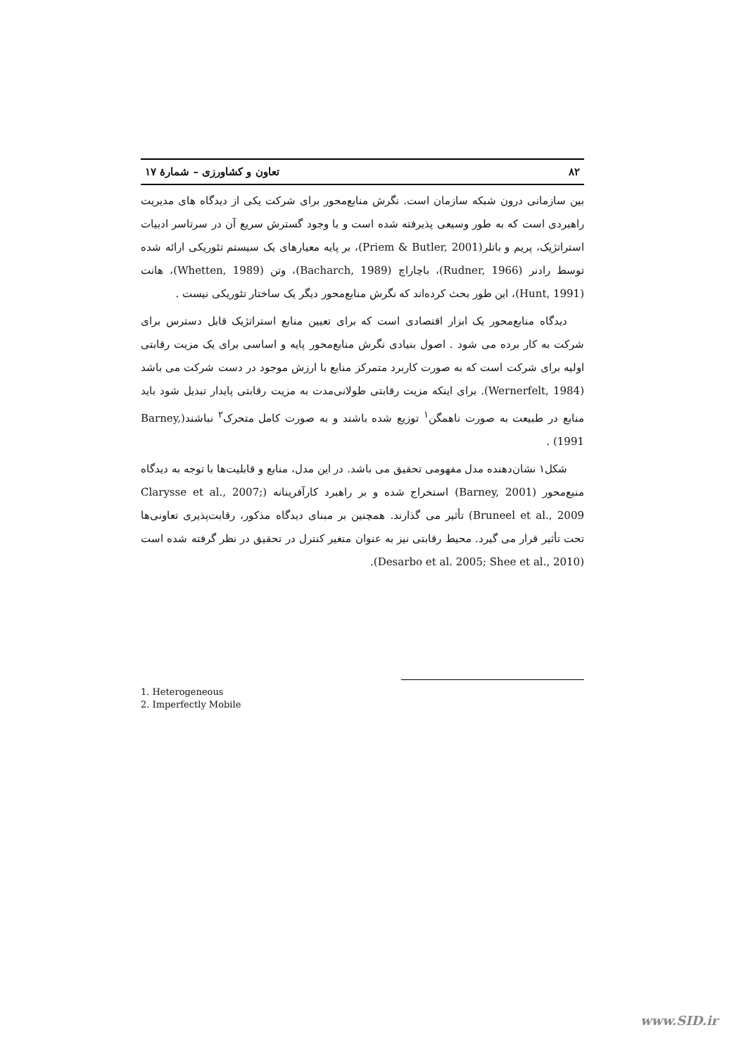۸۲ تعاون و کشاورزی – شمارهٔ ۱۷
بین سازمانی درون شبکه سازمان است. نگرش منابع‌محور برای شرکت یکی از دیدگاه های مدیریت راهبردی است که به طور وسیعی پذیرفته شده است و با وجود گسترش سریع آن در سرتاسر ادبیات استراتژیک، پریم و باتلر(Priem & Butler, 2001)، بر پایه معیارهای یک سیستم تئوریکی ارائه شده توسط رادنر (Rudner, 1966)، باچاراچ (Bacharch, 1989)، وتن (Whetten, 1989)، هانت (Hunt, 1991)، این طور بحث کرده‌اند که نگرش منابع‌محور دیگر یک ساختار تئوریکی نیست .
دیدگاه منابع‌محور یک ابزار اقتصادی است که برای تعیین منابع استراتژیک قابل دسترس برای شرکت به کار برده می شود . اصول بنیادی نگرش منابع‌محور پایه و اساسی برای یک مزیت رقابتی اولیه برای شرکت است که به صورت کاربرد متمرکز منابع با ارزش موجود در دست شرکت می باشد (Wernerfelt, 1984). برای اینکه مزیت رقابتی طولانی‌مدت به مزیت رقابتی پایدار تبدیل شود باید منابع در طبیعت به صورت ناهمگن<sup>۱</sup> توزیع شده باشند و به صورت کامل متحرک<sup>۲</sup> نباشند(Barney, 1991) .
شکل۱ نشان‌دهنده مدل مفهومی تحقیق می باشد. در این مدل، منابع و قابلیت‌ها با توجه به دیدگاه منبع‌محور (Barney, 2001) استخراج شده و بر راهبرد کارآفرینانه (Clarysse et al., 2007; Bruneel et al., 2009) تأثیر می گذارند. همچنین بر مبنای دیدگاه مذکور، رقابت‌پذیری تعاونی‌ها تحت تأثیر قرار می گیرد. محیط رقابتی نیز به عنوان متغیر کنترل در تحقیق در نظر گرفته شده است (Desarbo et al. 2005; Shee et al., 2010).
1. Heterogeneous
2. Imperfectly Mobile
www.SID.ir